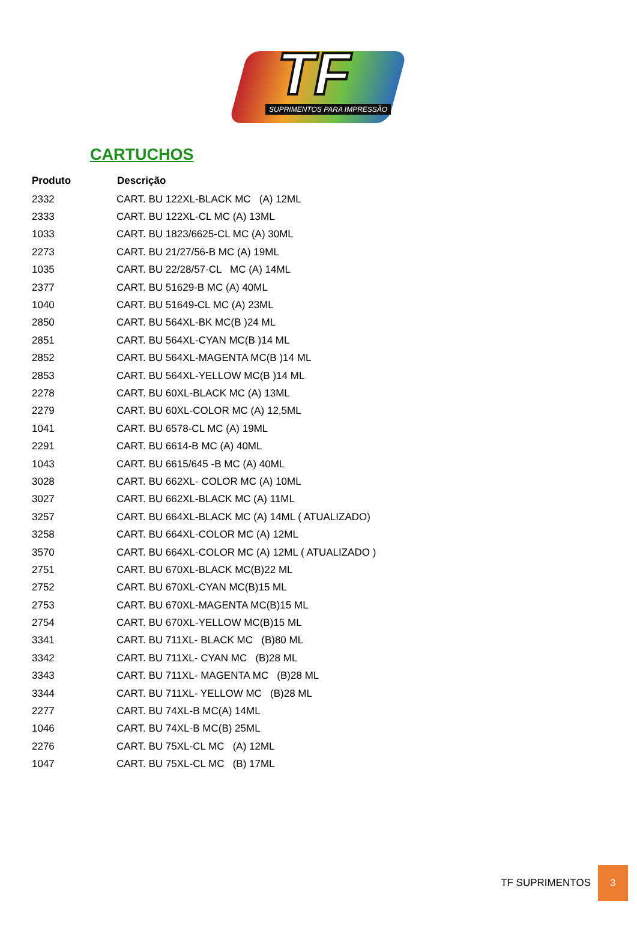TF
SUPRIMENTOS PARA IMPRESSÃO
CARTUCHOS
| Produto | Descrição |
| --- | --- |
| 2332 | CART. BU 122XL-BLACK MC (A) 12ML |
| 2333 | CART. BU 122XL-CL MC (A) 13ML |
| 1033 | CART. BU 1823/6625-CL MC (A) 30ML |
| 2273 | CART. BU 21/27/56-B MC (A) 19ML |
| 1035 | CART. BU 22/28/57-CL MC (A) 14ML |
| 2377 | CART. BU 51629-B MC (A) 40ML |
| 1040 | CART. BU 51649-CL MC (A) 23ML |
| 2850 | CART. BU 564XL-BK MC(B )24 ML |
| 2851 | CART. BU 564XL-CYAN MC(B )14 ML |
| 2852 | CART. BU 564XL-MAGENTA MC(B )14 ML |
| 2853 | CART. BU 564XL-YELLOW MC(B )14 ML |
| 2278 | CART. BU 60XL-BLACK MC (A) 13ML |
| 2279 | CART. BU 60XL-COLOR MC (A) 12,5ML |
| 1041 | CART. BU 6578-CL MC (A) 19ML |
| 2291 | CART. BU 6614-B MC (A) 40ML |
| 1043 | CART. BU 6615/645 -B MC (A) 40ML |
| 3028 | CART. BU 662XL- COLOR MC (A) 10ML |
| 3027 | CART. BU 662XL-BLACK MC (A) 11ML |
| 3257 | CART. BU 664XL-BLACK MC (A) 14ML ( ATUALIZADO) |
| 3258 | CART. BU 664XL-COLOR MC (A) 12ML |
| 3570 | CART. BU 664XL-COLOR MC (A) 12ML ( ATUALIZADO ) |
| 2751 | CART. BU 670XL-BLACK MC(B)22 ML |
| 2752 | CART. BU 670XL-CYAN MC(B)15 ML |
| 2753 | CART. BU 670XL-MAGENTA MC(B)15 ML |
| 2754 | CART. BU 670XL-YELLOW MC(B)15 ML |
| 3341 | CART. BU 711XL- BLACK MC (B)80 ML |
| 3342 | CART. BU 711XL- CYAN MC (B)28 ML |
| 3343 | CART. BU 711XL- MAGENTA MC (B)28 ML |
| 3344 | CART. BU 711XL- YELLOW MC (B)28 ML |
| 2277 | CART. BU 74XL-B MC(A) 14ML |
| 1046 | CART. BU 74XL-B MC(B) 25ML |
| 2276 | CART. BU 75XL-CL MC (A) 12ML |
| 1047 | CART. BU 75XL-CL MC (B) 17ML |
TF SUPRIMENTOS 3